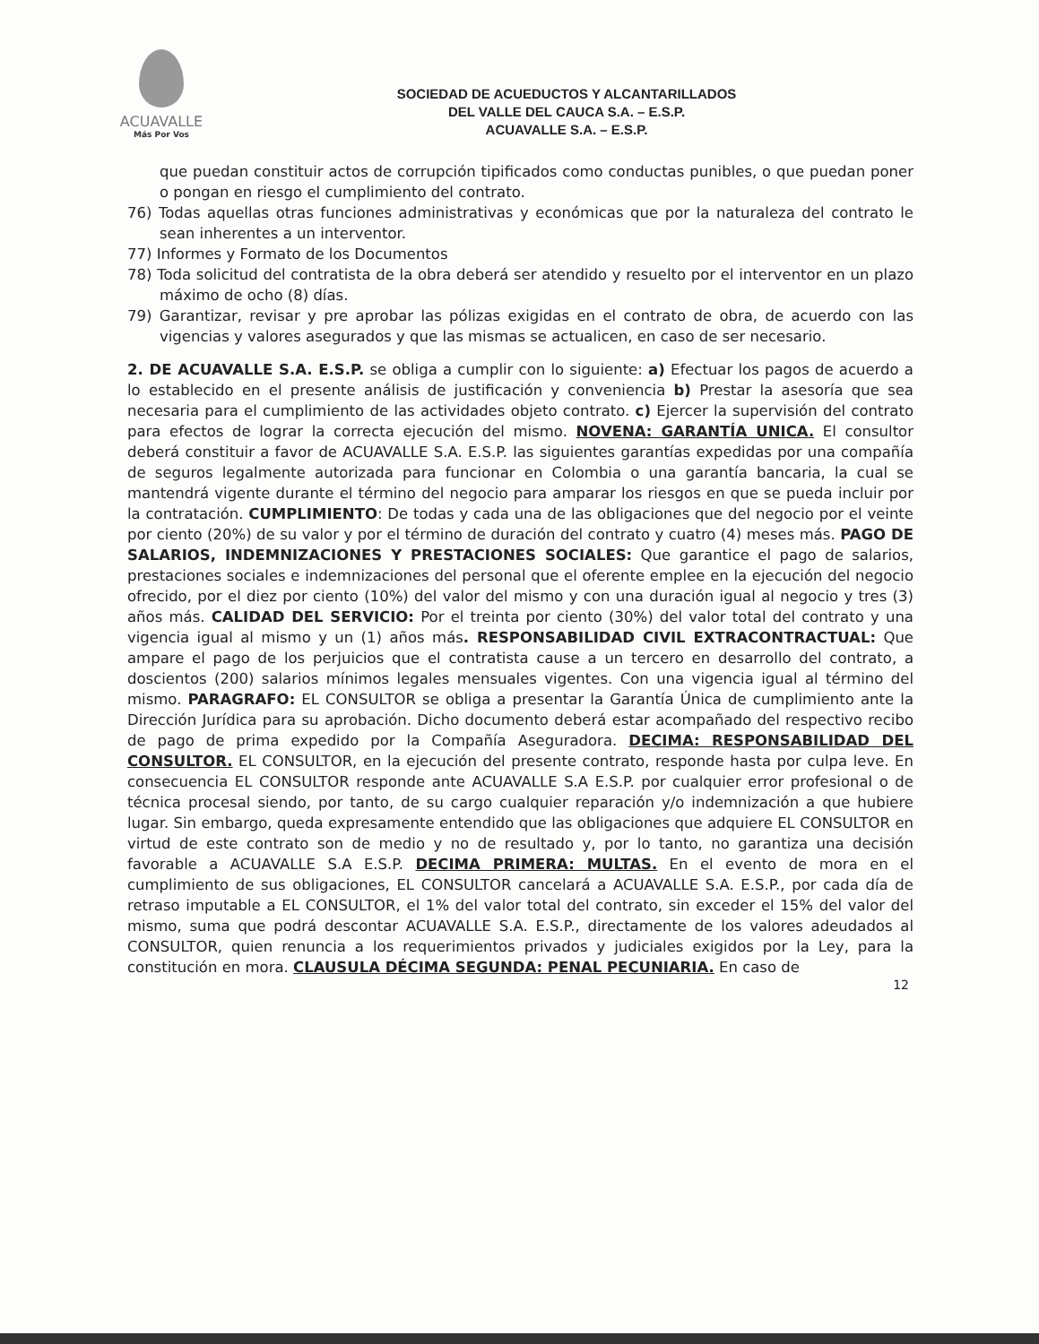ACUAVALLE
Más Por Vos
SOCIEDAD DE ACUEDUCTOS Y ALCANTARILLADOS
DEL VALLE DEL CAUCA S.A. – E.S.P.
ACUAVALLE S.A. – E.S.P.
que puedan constituir actos de corrupción tipificados como conductas punibles, o que puedan poner o pongan en riesgo el cumplimiento del contrato.
76) Todas aquellas otras funciones administrativas y económicas que por la naturaleza del contrato le sean inherentes a un interventor.
77) Informes y Formato de los Documentos
78) Toda solicitud del contratista de la obra deberá ser atendido y resuelto por el interventor en un plazo máximo de ocho (8) días.
79) Garantizar, revisar y pre aprobar las pólizas exigidas en el contrato de obra, de acuerdo con las vigencias y valores asegurados y que las mismas se actualicen, en caso de ser necesario.
2. DE ACUAVALLE S.A. E.S.P. se obliga a cumplir con lo siguiente: a) Efectuar los pagos de acuerdo a lo establecido en el presente análisis de justificación y conveniencia b) Prestar la asesoría que sea necesaria para el cumplimiento de las actividades objeto contrato. c) Ejercer la supervisión del contrato para efectos de lograr la correcta ejecución del mismo. NOVENA: GARANTÍA UNICA. El consultor deberá constituir a favor de ACUAVALLE S.A. E.S.P. las siguientes garantías expedidas por una compañía de seguros legalmente autorizada para funcionar en Colombia o una garantía bancaria, la cual se mantendrá vigente durante el término del negocio para amparar los riesgos en que se pueda incluir por la contratación. CUMPLIMIENTO: De todas y cada una de las obligaciones que del negocio por el veinte por ciento (20%) de su valor y por el término de duración del contrato y cuatro (4) meses más. PAGO DE SALARIOS, INDEMNIZACIONES Y PRESTACIONES SOCIALES: Que garantice el pago de salarios, prestaciones sociales e indemnizaciones del personal que el oferente emplee en la ejecución del negocio ofrecido, por el diez por ciento (10%) del valor del mismo y con una duración igual al negocio y tres (3) años más. CALIDAD DEL SERVICIO: Por el treinta por ciento (30%) del valor total del contrato y una vigencia igual al mismo y un (1) años más. RESPONSABILIDAD CIVIL EXTRACONTRACTUAL: Que ampare el pago de los perjuicios que el contratista cause a un tercero en desarrollo del contrato, a doscientos (200) salarios mínimos legales mensuales vigentes. Con una vigencia igual al término del mismo. PARAGRAFO: EL CONSULTOR se obliga a presentar la Garantía Única de cumplimiento ante la Dirección Jurídica para su aprobación. Dicho documento deberá estar acompañado del respectivo recibo de pago de prima expedido por la Compañía Aseguradora. DECIMA: RESPONSABILIDAD DEL CONSULTOR. EL CONSULTOR, en la ejecución del presente contrato, responde hasta por culpa leve. En consecuencia EL CONSULTOR responde ante ACUAVALLE S.A E.S.P. por cualquier error profesional o de técnica procesal siendo, por tanto, de su cargo cualquier reparación y/o indemnización a que hubiere lugar. Sin embargo, queda expresamente entendido que las obligaciones que adquiere EL CONSULTOR en virtud de este contrato son de medio y no de resultado y, por lo tanto, no garantiza una decisión favorable a ACUAVALLE S.A E.S.P. DECIMA PRIMERA: MULTAS. En el evento de mora en el cumplimiento de sus obligaciones, EL CONSULTOR cancelará a ACUAVALLE S.A. E.S.P., por cada día de retraso imputable a EL CONSULTOR, el 1% del valor total del contrato, sin exceder el 15% del valor del mismo, suma que podrá descontar ACUAVALLE S.A. E.S.P., directamente de los valores adeudados al CONSULTOR, quien renuncia a los requerimientos privados y judiciales exigidos por la Ley, para la constitución en mora. CLAUSULA DÉCIMA SEGUNDA: PENAL PECUNIARIA. En caso de
12